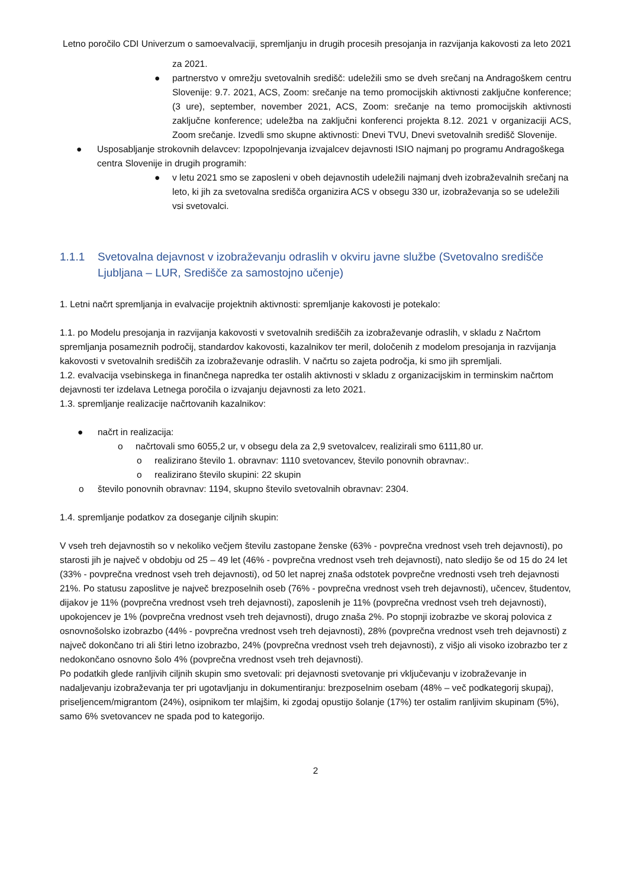Letno poročilo CDI Univerzum o samoevalvaciji, spremljanju in drugih procesih presojanja in razvijanja kakovosti za leto 2021
za 2021.
●
partnerstvo v omrežju svetovalnih središč: udeležili smo se dveh srečanj na Andragoškem centru Slovenije: 9.7. 2021, ACS, Zoom: srečanje na temo promocijskih aktivnosti zaključne konference; (3 ure), september, november 2021, ACS, Zoom: srečanje na temo promocijskih aktivnosti zaključne konference; udeležba na zaključni konferenci projekta 8.12. 2021 v organizaciji ACS, Zoom srečanje. Izvedli smo skupne aktivnosti: Dnevi TVU, Dnevi svetovalnih središč Slovenije.
● Usposabljanje strokovnih delavcev: Izpopolnjevanja izvajalcev dejavnosti ISIO najmanj po programu Andragoškega centra Slovenije in drugih programih:
● v letu 2021 smo se zaposleni v obeh dejavnostih udeležili najmanj dveh izobraževalnih srečanj na leto, ki jih za svetovalna središča organizira ACS v obsegu 330 ur, izobraževanja so se udeležili vsi svetovalci.
1.1.1 Svetovalna dejavnost v izobraževanju odraslih v okviru javne službe (Svetovalno središče Ljubljana – LUR, Središče za samostojno učenje)
1. Letni načrt spremljanja in evalvacije projektnih aktivnosti: spremljanje kakovosti je potekalo:
1.1. po Modelu presojanja in razvijanja kakovosti v svetovalnih središčih za izobraževanje odraslih, v skladu z Načrtom spremljanja posameznih področij, standardov kakovosti, kazalnikov ter meril, določenih z modelom presojanja in razvijanja kakovosti v svetovalnih središčih za izobraževanje odraslih. V načrtu so zajeta področja, ki smo jih spremljali.
1.2. evalvacija vsebinskega in finančnega napredka ter ostalih aktivnosti v skladu z organizacijskim in terminskim načrtom dejavnosti ter izdelava Letnega poročila o izvajanju dejavnosti za leto 2021.
1.3. spremljanje realizacije načrtovanih kazalnikov:
● načrt in realizacija:
o načrtovali smo 6055,2 ur, v obsegu dela za 2,9 svetovalcev, realizirali smo 6111,80 ur.
o realizirano število 1. obravnav: 1110 svetovancev, število ponovnih obravnav:.
o realizirano število skupini: 22 skupin
o število ponovnih obravnav: 1194, skupno število svetovalnih obravnav: 2304.
1.4. spremljanje podatkov za doseganje ciljnih skupin:
V vseh treh dejavnostih so v nekoliko večjem številu zastopane ženske (63% - povprečna vrednost vseh treh dejavnosti), po starosti jih je največ v obdobju od 25 – 49 let (46% - povprečna vrednost vseh treh dejavnosti), nato sledijo še od 15 do 24 let (33% - povprečna vrednost vseh treh dejavnosti), od 50 let naprej znaša odstotek povprečne vrednosti vseh treh dejavnosti 21%. Po statusu zaposlitve je največ brezposelnih oseb (76% - povprečna vrednost vseh treh dejavnosti), učencev, študentov, dijakov je 11% (povprečna vrednost vseh treh dejavnosti), zaposlenih je 11% (povprečna vrednost vseh treh dejavnosti), upokojencev je 1% (povprečna vrednost vseh treh dejavnosti), drugo znaša 2%. Po stopnji izobrazbe ve skoraj polovica z osnovnošolsko izobrazbo (44% - povprečna vrednost vseh treh dejavnosti), 28% (povprečna vrednost vseh treh dejavnosti) z največ dokončano tri ali štiri letno izobrazbo, 24% (povprečna vrednost vseh treh dejavnosti), z višjo ali visoko izobrazbo ter z nedokončano osnovno šolo 4% (povprečna vrednost vseh treh dejavnosti).
Po podatkih glede ranljivih ciljnih skupin smo svetovali: pri dejavnosti svetovanje pri vključevanju v izobraževanje in nadaljevanju izobraževanja ter pri ugotavljanju in dokumentiranju: brezposelnim osebam (48% – več podkategorij skupaj), priseljencem/migrantom (24%), osipnikom ter mlajšim, ki zgodaj opustijo šolanje (17%) ter ostalim ranljivim skupinam (5%), samo 6% svetovancev ne spada pod to kategorijo.
2